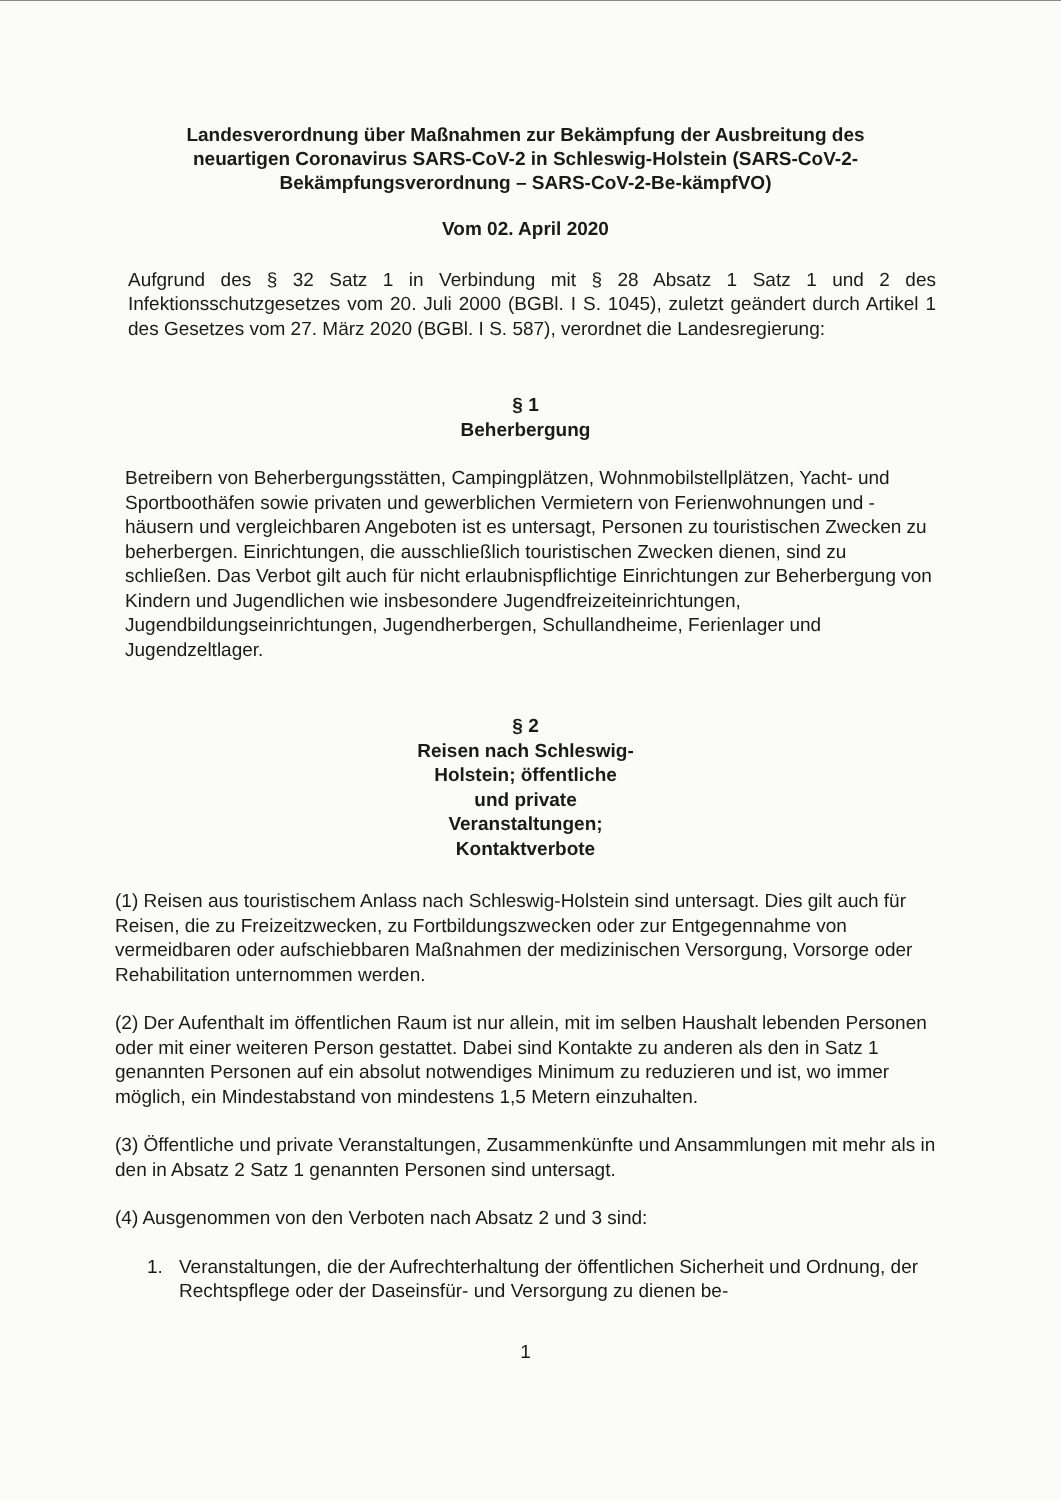Landesverordnung über Maßnahmen zur Bekämpfung der Ausbreitung des neuartigen Coronavirus SARS-CoV-2 in Schleswig-Holstein (SARS-CoV-2-Bekämpfungsverordnung – SARS-CoV-2-Be-kämpfVO)
Vom 02. April 2020
Aufgrund des § 32 Satz 1 in Verbindung mit § 28 Absatz 1 Satz 1 und 2 des Infektionsschutzgesetzes vom 20. Juli 2000 (BGBl. I S. 1045), zuletzt geändert durch Artikel 1 des Gesetzes vom 27. März 2020 (BGBl. I S. 587), verordnet die Landesregierung:
§ 1
Beherbergung
Betreibern von Beherbergungsstätten, Campingplätzen, Wohnmobilstellplätzen, Yacht- und Sportboothäfen sowie privaten und gewerblichen Vermietern von Ferienwohnungen und -häusern und vergleichbaren Angeboten ist es untersagt, Personen zu touristischen Zwecken zu beherbergen. Einrichtungen, die ausschließlich touristischen Zwecken dienen, sind zu schließen. Das Verbot gilt auch für nicht erlaubnispflichtige Einrichtungen zur Beherbergung von Kindern und Jugendlichen wie insbesondere Jugendfreizeiteinrichtungen, Jugendbildungseinrichtungen, Jugendherbergen, Schullandheime, Ferienlager und Jugendzeltlager.
§ 2
Reisen nach Schleswig-Holstein; öffentliche und private Veranstaltungen; Kontaktverbote
(1) Reisen aus touristischem Anlass nach Schleswig-Holstein sind untersagt. Dies gilt auch für Reisen, die zu Freizeitzwecken, zu Fortbildungszwecken oder zur Entgegennahme von vermeidbaren oder aufschiebbaren Maßnahmen der medizinischen Versorgung, Vorsorge oder Rehabilitation unternommen werden.
(2) Der Aufenthalt im öffentlichen Raum ist nur allein, mit im selben Haushalt lebenden Personen oder mit einer weiteren Person gestattet. Dabei sind Kontakte zu anderen als den in Satz 1 genannten Personen auf ein absolut notwendiges Minimum zu reduzieren und ist, wo immer möglich, ein Mindestabstand von mindestens 1,5 Metern einzuhalten.
(3) Öffentliche und private Veranstaltungen, Zusammenkünfte und Ansammlungen mit mehr als in den in Absatz 2 Satz 1 genannten Personen sind untersagt.
(4) Ausgenommen von den Verboten nach Absatz 2 und 3 sind:
1. Veranstaltungen, die der Aufrechterhaltung der öffentlichen Sicherheit und Ordnung, der Rechtspflege oder der Daseinsfür- und Versorgung zu dienen be-
1